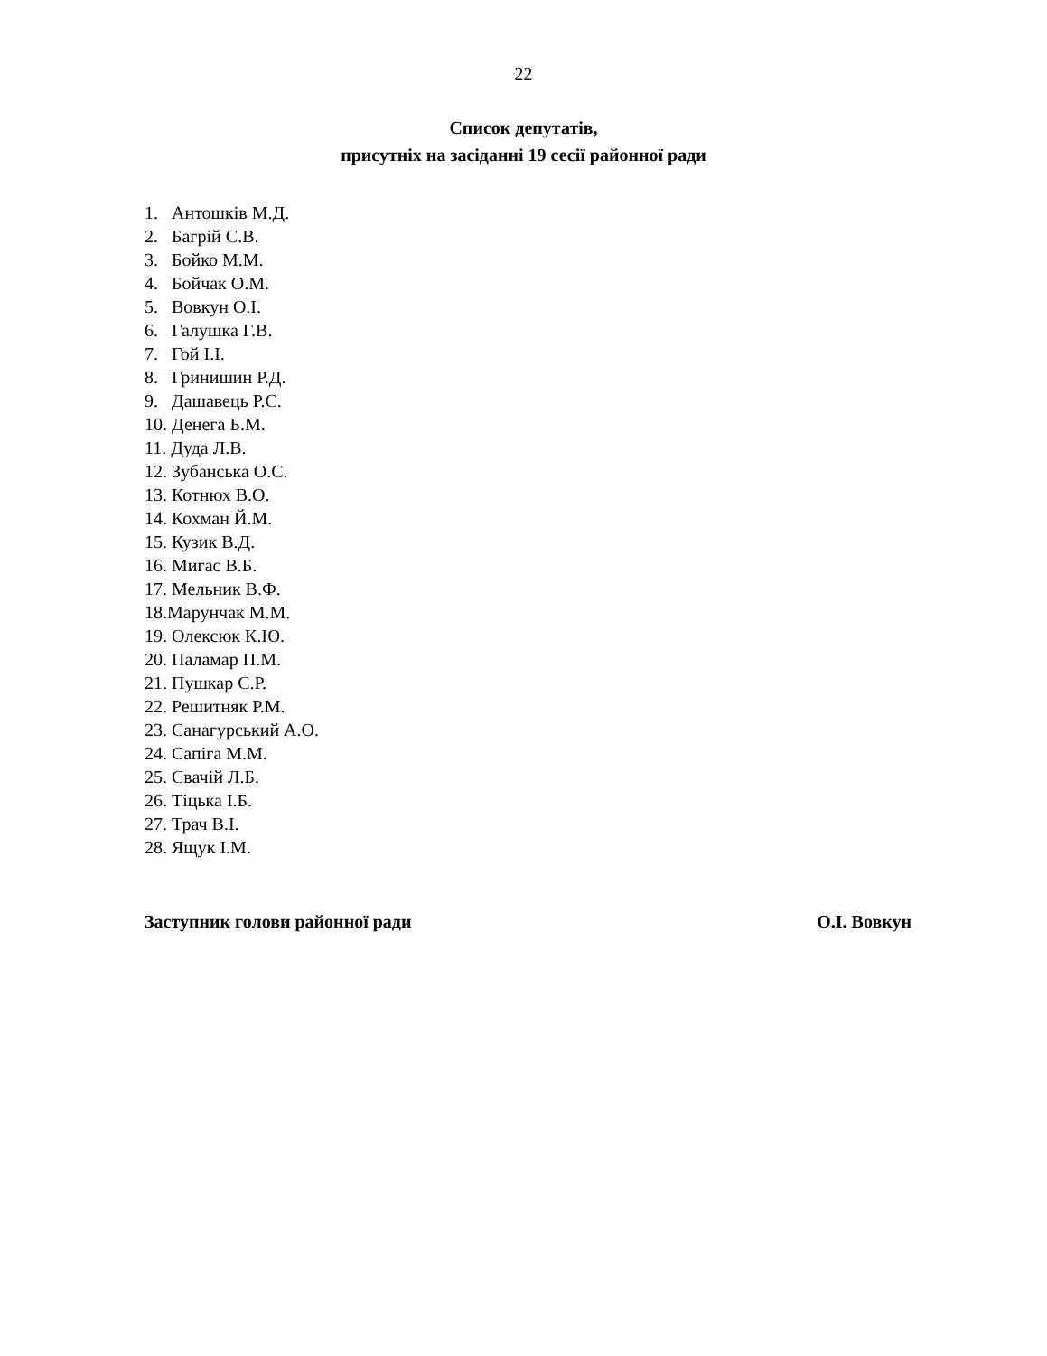22
Список депутатів,
присутніх на засіданні 19 сесії районної ради
1. Антошків М.Д.
2. Багрій С.В.
3. Бойко М.М.
4. Бойчак О.М.
5. Вовкун О.І.
6. Галушка Г.В.
7. Гой І.І.
8. Гринишин Р.Д.
9. Дашавець Р.С.
10. Денега Б.М.
11. Дуда Л.В.
12. Зубанська О.С.
13. Котнюх В.О.
14. Кохман Й.М.
15. Кузик В.Д.
16. Мигас В.Б.
17. Мельник В.Ф.
18.Марунчак М.М.
19. Олексюк К.Ю.
20. Паламар П.М.
21. Пушкар С.Р.
22. Решитняк Р.М.
23. Санагурський А.О.
24. Сапіга М.М.
25. Свачій Л.Б.
26. Тіцька І.Б.
27. Трач В.І.
28. Ящук І.М.
Заступник голови районної ради О.І. Вовкун